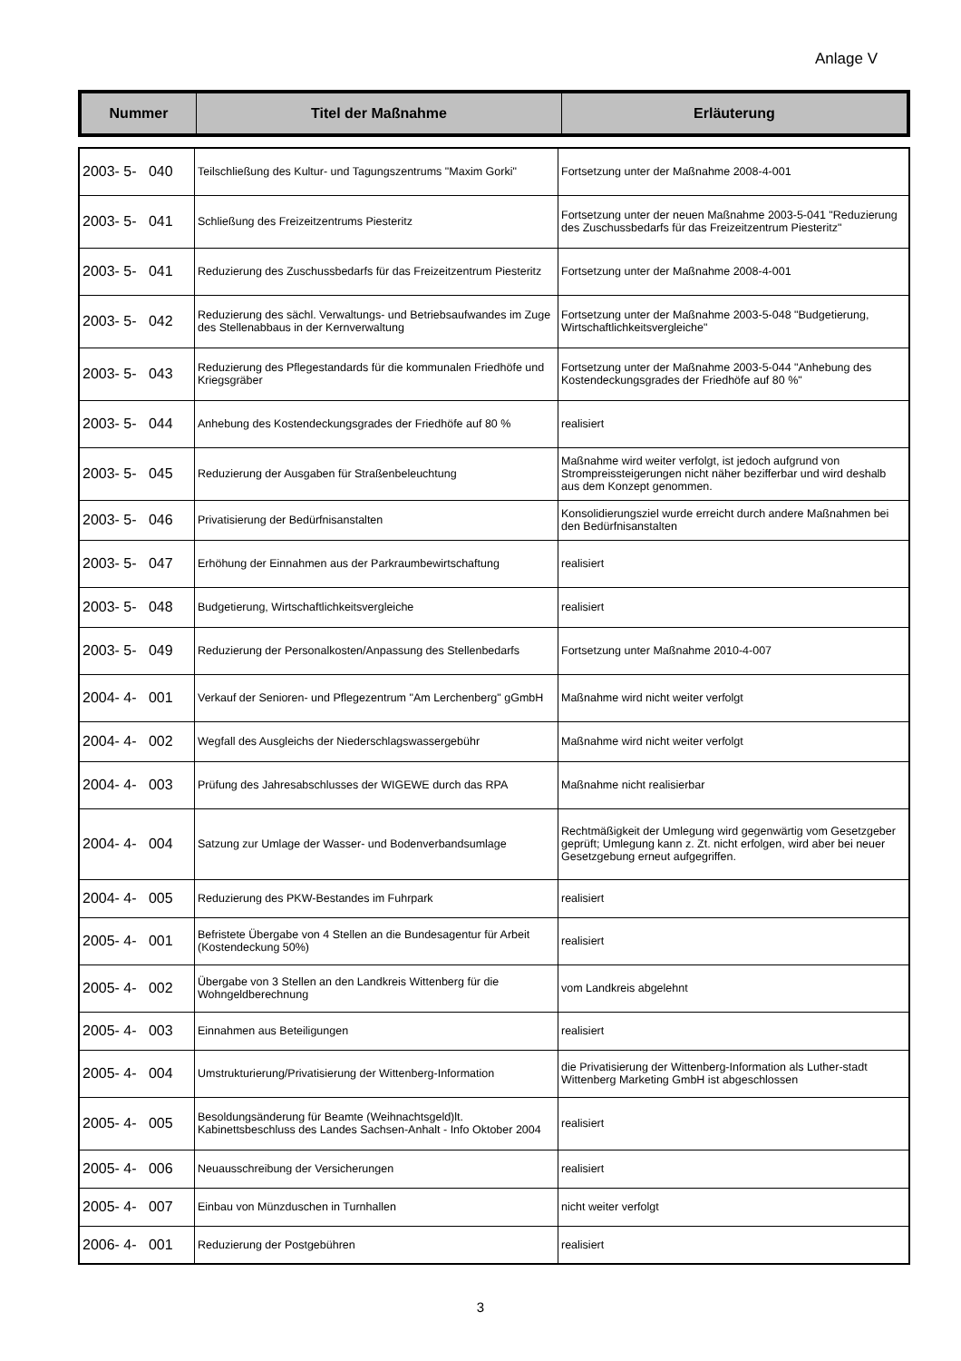Anlage V
| Nummer | Titel der Maßnahme | Erläuterung |
| --- | --- | --- |
| 2003- 5- 040 | Teilschließung des Kultur- und Tagungszentrums "Maxim Gorki" | Fortsetzung unter der Maßnahme 2008-4-001 |
| 2003- 5- 041 | Schließung des Freizeitzentrums Piesteritz | Fortsetzung unter der neuen Maßnahme 2003-5-041 "Reduzierung des Zuschussbedarfs für das Freizeitzentrum Piesteritz" |
| 2003- 5- 041 | Reduzierung des Zuschussbedarfs für das Freizeitzentrum Piesteritz | Fortsetzung unter der Maßnahme 2008-4-001 |
| 2003- 5- 042 | Reduzierung des sächl. Verwaltungs- und Betriebsaufwandes im Zuge des Stellenabbaus in der Kernverwaltung | Fortsetzung unter der Maßnahme 2003-5-048 "Budgetierung, Wirtschaftlichkeitsvergleiche" |
| 2003- 5- 043 | Reduzierung des Pflegestandards für die kommunalen Friedhöfe und Kriegsgräber | Fortsetzung unter der Maßnahme 2003-5-044 "Anhebung des Kostendeckungsgrades der Friedhöfe auf 80 %" |
| 2003- 5- 044 | Anhebung des Kostendeckungsgrades der Friedhöfe auf 80 % | realisiert |
| 2003- 5- 045 | Reduzierung der Ausgaben für Straßenbeleuchtung | Maßnahme wird weiter verfolgt, ist jedoch aufgrund von Strompreissteigerungen nicht näher bezifferbar und wird deshalb aus dem Konzept genommen. |
| 2003- 5- 046 | Privatisierung der Bedürfnisanstalten | Konsolidierungsziel wurde erreicht durch andere Maßnahmen bei den Bedürfnisanstalten |
| 2003- 5- 047 | Erhöhung der Einnahmen aus der Parkraumbewirtschaftung | realisiert |
| 2003- 5- 048 | Budgetierung, Wirtschaftlichkeitsvergleiche | realisiert |
| 2003- 5- 049 | Reduzierung der Personalkosten/Anpassung des Stellenbedarfs | Fortsetzung unter Maßnahme 2010-4-007 |
| 2004- 4- 001 | Verkauf der Senioren- und Pflegezentrum "Am Lerchenberg" gGmbH | Maßnahme wird nicht weiter verfolgt |
| 2004- 4- 002 | Wegfall des Ausgleichs der Niederschlagswassergebühr | Maßnahme wird nicht weiter verfolgt |
| 2004- 4- 003 | Prüfung des Jahresabschlusses der WIGEWE durch das RPA | Maßnahme nicht realisierbar |
| 2004- 4- 004 | Satzung zur Umlage der Wasser- und Bodenverbandsumlage | Rechtmäßigkeit der Umlegung wird gegenwärtig vom Gesetzgeber geprüft; Umlegung kann z. Zt. nicht erfolgen, wird aber bei neuer Gesetzgebung erneut aufgegriffen. |
| 2004- 4- 005 | Reduzierung des PKW-Bestandes im Fuhrpark | realisiert |
| 2005- 4- 001 | Befristete Übergabe von 4 Stellen an die Bundesagentur für Arbeit (Kostendeckung 50%) | realisiert |
| 2005- 4- 002 | Übergabe von 3 Stellen an den Landkreis Wittenberg für die Wohngeldberechnung | vom Landkreis abgelehnt |
| 2005- 4- 003 | Einnahmen aus Beteiligungen | realisiert |
| 2005- 4- 004 | Umstrukturierung/Privatisierung der Wittenberg-Information | die Privatisierung der Wittenberg-Information als Luther-stadt Wittenberg Marketing GmbH ist abgeschlossen |
| 2005- 4- 005 | Besoldungsänderung für Beamte (Weihnachtsgeld)lt. Kabinettsbeschluss des Landes Sachsen-Anhalt - Info Oktober 2004 | realisiert |
| 2005- 4- 006 | Neuausschreibung der Versicherungen | realisiert |
| 2005- 4- 007 | Einbau von Münzduschen in Turnhallen | nicht weiter verfolgt |
| 2006- 4- 001 | Reduzierung der Postgebühren | realisiert |
3